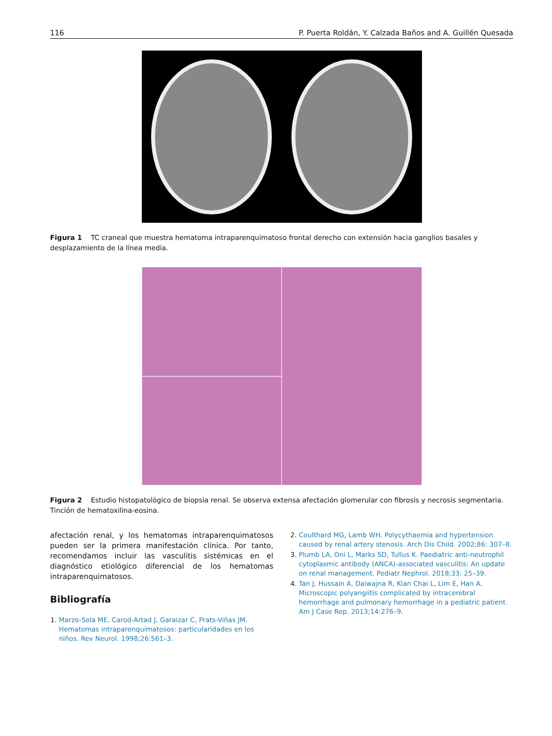116 P. Puerta Roldán, Y. Calzada Baños and A. Guillén Quesada
Figura 1 TC craneal que muestra hematoma intraparenquimatoso frontal derecho con extensión hacia ganglios basales y desplazamiento de la línea media.
Figura 2 Estudio histopatológico de biopsia renal. Se observa extensa afectación glomerular con fibrosis y necrosis segmentaria. Tinción de hematoxilina-eosina.
afectación renal, y los hematomas intraparenquimatosos pueden ser la primera manifestación clínica. Por tanto, recomendamos incluir las vasculitis sistémicas en el diagnóstico etiológico diferencial de los hematomas intraparenquimatosos.
Bibliografía
1. Marzo-Sola ME, Carod-Artad J, Garaizar C, Prats-Viñas JM. Hematomas intraparenquimatosos: particularidades en los niños. Rev Neurol. 1998;26:561–3.
2. Coulthard MG, Lamb WH. Polycythaemia and hypertension caused by renal artery stenosis. Arch Dis Child. 2002;86: 307–8.
3. Plumb LA, Oni L, Marks SD, Tullus K. Paediatric anti-neutrophil cytoplasmic antibody (ANCA)-associated vasculitis: An update on renal management. Pediatr Nephrol. 2018;33: 25–39.
4. Tan J, Hussain A, Daiwajna R, Kian Chai L, Lim E, Han A. Microscopic polyangiitis complicated by intracerebral hemorrhage and pulmonary hemorrhage in a pediatric patient. Am J Case Rep. 2013;14:276–9.